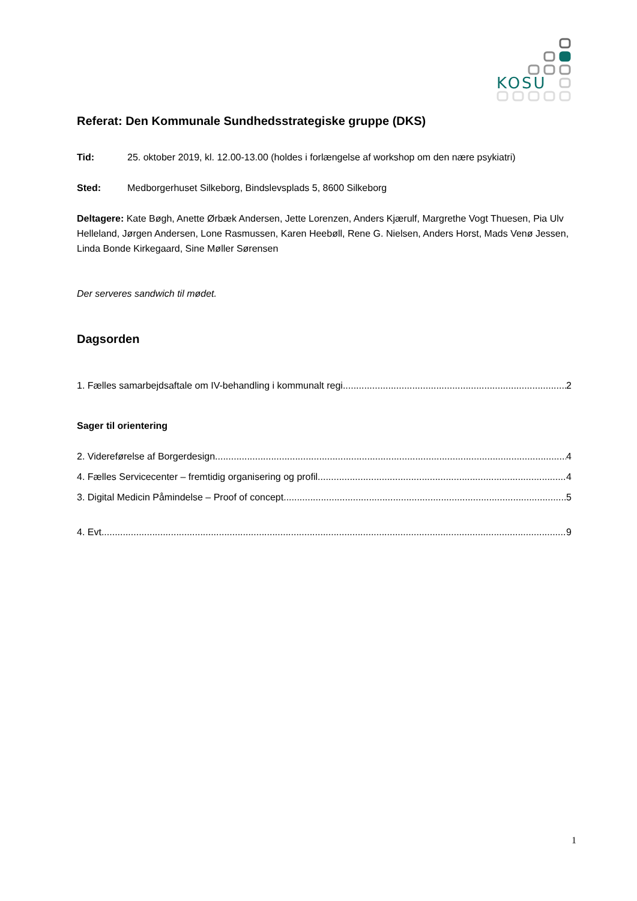KOSU
Referat: Den Kommunale Sundhedsstrategiske gruppe (DKS)
Tid: 25. oktober 2019, kl. 12.00-13.00 (holdes i forlængelse af workshop om den nære psykiatri)
Sted: Medborgerhuset Silkeborg, Bindslevsplads 5, 8600 Silkeborg
Deltagere: Kate Bøgh, Anette Ørbæk Andersen, Jette Lorenzen, Anders Kjærulf, Margrethe Vogt Thuesen, Pia Ulv Helleland, Jørgen Andersen, Lone Rasmussen, Karen Heebøll, Rene G. Nielsen, Anders Horst, Mads Venø Jessen, Linda Bonde Kirkegaard, Sine Møller Sørensen
Der serveres sandwich til mødet.
Dagsorden
1. Fælles samarbejdsaftale om IV-behandling i kommunalt regi 2
Sager til orientering
2. Videreførelse af Borgerdesign 4
4. Fælles Servicecenter – fremtidig organisering og profil 4
3. Digital Medicin Påmindelse – Proof of concept 5
4. Evt. 9
1